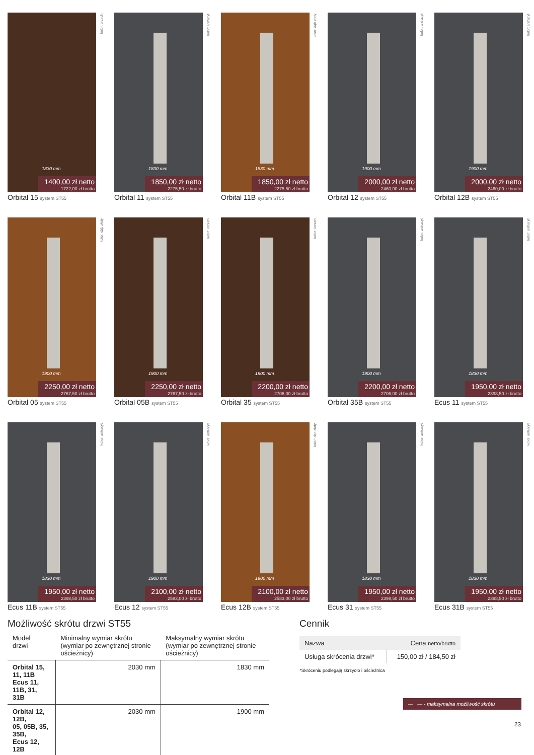kolor: orzech
1830 mm
1400,00 zł netto
1722,00 zł brutto
Orbital 15 system ST55
kolor: antracyt
1830 mm
1850,00 zł netto
2275,50 zł brutto
Orbital 11 system ST55
kolor: dąb złoty
1830 mm
1850,00 zł netto
2275,50 zł brutto
Orbital 11B system ST55
kolor: antracyt
1900 mm
2000,00 zł netto
2460,00 zł brutto
Orbital 12 system ST55
kolor: antracyt
1900 mm
2000,00 zł netto
2460,00 zł brutto
Orbital 12B system ST55
kolor: dąb złoty
1900 mm
2250,00 zł netto
2767,50 zł brutto
Orbital 05 system ST55
kolor: orzech
1900 mm
2250,00 zł netto
2767,50 zł brutto
Orbital 05B system ST55
kolor: orzech
1900 mm
2200,00 zł netto
2706,00 zł brutto
Orbital 35 system ST55
kolor: antracyt
1900 mm
2200,00 zł netto
2706,00 zł brutto
Orbital 35B system ST55
kolor: antracyt
1830 mm
1950,00 zł netto
2398,50 zł brutto
Ecus 11 system ST55
kolor: antracyt
1830 mm
1950,00 zł netto
2398,50 zł brutto
Ecus 11B system ST55
kolor: antracyt
1900 mm
2100,00 zł netto
2583,00 zł brutto
Ecus 12 system ST55
kolor: dąb złoty
1900 mm
2100,00 zł netto
2583,00 zł brutto
Ecus 12B system ST55
kolor: antracyt
1830 mm
1950,00 zł netto
2398,50 zł brutto
Ecus 31 system ST55
kolor: antracyt
1830 mm
1950,00 zł netto
2398,50 zł brutto
Ecus 31B system ST55
Możliwość skrótu drzwi ST55
| Model drzwi | Minimalny wymiar skrótu (wymiar po zewnętrznej stronie ościeżnicy) | Maksymalny wymiar skrótu (wymiar po zewnętrznej stronie ościeżnicy) |
| --- | --- | --- |
| Orbital 15, 11, 11B Ecus 11, 11B, 31, 31B | 2030 mm | 1830 mm |
| Orbital 12, 12B, 05, 05B, 35, 35B, Ecus 12, 12B | 2030 mm | 1900 mm |
Cennik
| Nazwa | Cena netto/brutto |
| --- | --- |
| Usługa skrócenia drzwi* | 150,00 zł / 184,50 zł |
*Skróceniu podlegają skrzydło i ościeżnica
— — - maksymalna możliwość skrótu
23